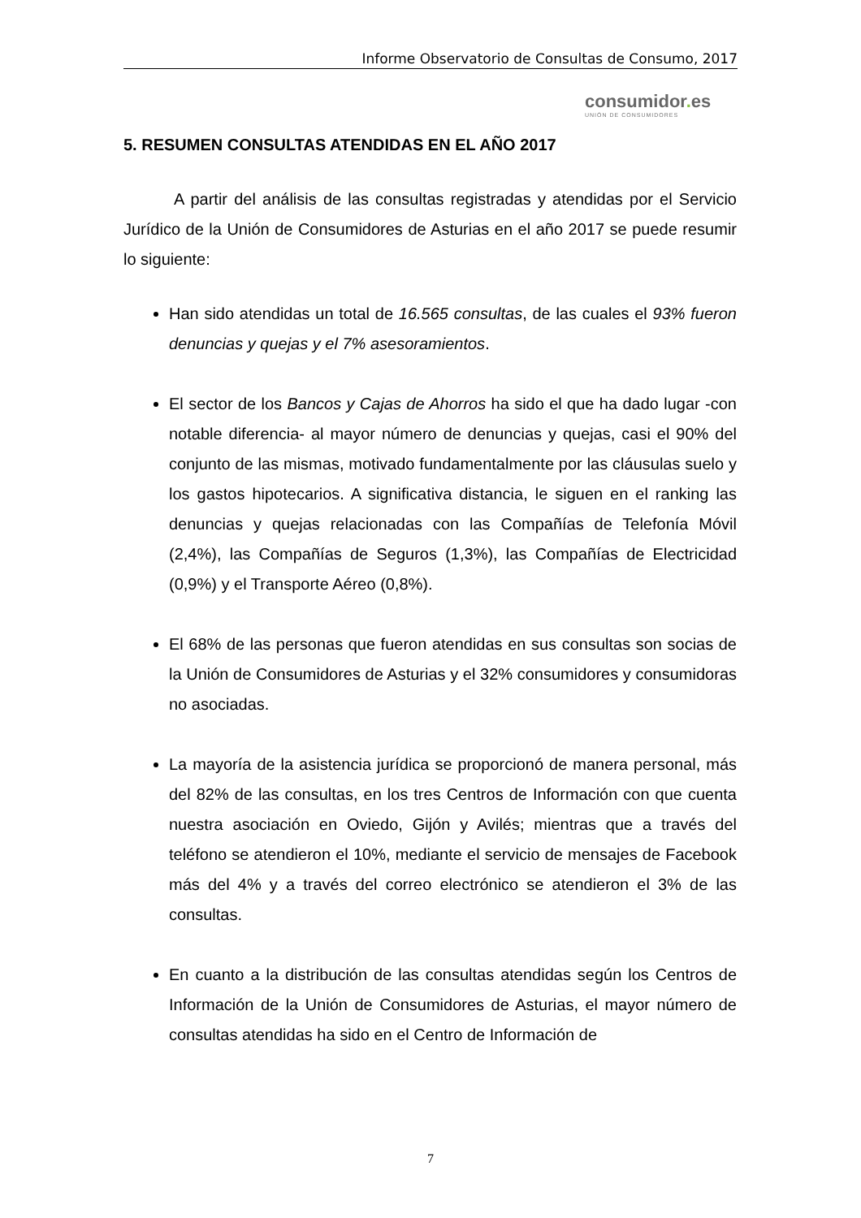Informe Observatorio de Consultas de Consumo, 2017
consumidor. es
UNIÓN DE CONSUMIDORES
5. RESUMEN CONSULTAS ATENDIDAS EN EL AÑO 2017
A partir del análisis de las consultas registradas y atendidas por el Servicio Jurídico de la Unión de Consumidores de Asturias en el año 2017 se puede resumir lo siguiente:
Han sido atendidas un total de 16.565 consultas, de las cuales el 93% fueron denuncias y quejas y el 7% asesoramientos.
El sector de los Bancos y Cajas de Ahorros ha sido el que ha dado lugar -con notable diferencia- al mayor número de denuncias y quejas, casi el 90% del conjunto de las mismas, motivado fundamentalmente por las cláusulas suelo y los gastos hipotecarios. A significativa distancia, le siguen en el ranking las denuncias y quejas relacionadas con las Compañías de Telefonía Móvil (2,4%), las Compañías de Seguros (1,3%), las Compañías de Electricidad (0,9%) y el Transporte Aéreo (0,8%).
El 68% de las personas que fueron atendidas en sus consultas son socias de la Unión de Consumidores de Asturias y el 32% consumidores y consumidoras no asociadas.
La mayoría de la asistencia jurídica se proporcionó de manera personal, más del 82% de las consultas, en los tres Centros de Información con que cuenta nuestra asociación en Oviedo, Gijón y Avilés; mientras que a través del teléfono se atendieron el 10%, mediante el servicio de mensajes de Facebook más del 4% y a través del correo electrónico se atendieron el 3% de las consultas.
En cuanto a la distribución de las consultas atendidas según los Centros de Información de la Unión de Consumidores de Asturias, el mayor número de consultas atendidas ha sido en el Centro de Información de
7